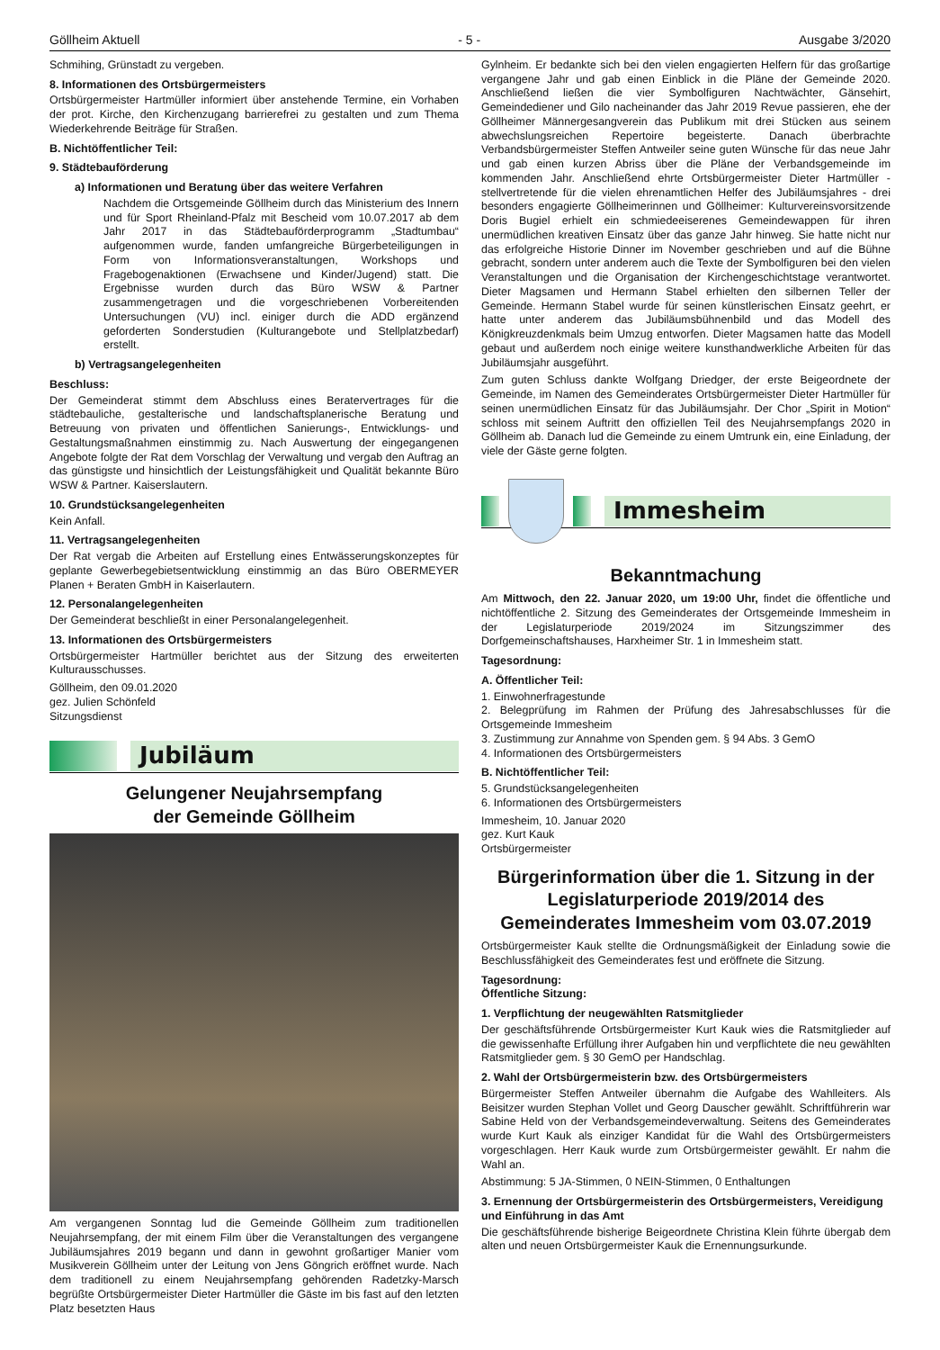Göllheim Aktuell - 5 - Ausgabe 3/2020
Schmihing, Grünstadt zu vergeben.
8. Informationen des Ortsbürgermeisters
Ortsbürgermeister Hartmüller informiert über anstehende Termine, ein Vorhaben der prot. Kirche, den Kirchenzugang barrierefrei zu gestalten und zum Thema Wiederkehrende Beiträge für Straßen.
B. Nichtöffentlicher Teil:
9. Städtebauförderung
a) Informationen und Beratung über das weitere Verfahren
Nachdem die Ortsgemeinde Göllheim durch das Ministerium des Innern und für Sport Rheinland-Pfalz mit Bescheid vom 10.07.2017 ab dem Jahr 2017 in das Städtebauförderprogramm „Stadtumbau“ aufgenommen wurde, fanden umfangreiche Bürgerbeteiligungen in Form von Informationsveranstaltungen, Workshops und Fragebogenaktionen (Erwachsene und Kinder/Jugend) statt. Die Ergebnisse wurden durch das Büro WSW & Partner zusammengetragen und die vorgeschriebenen Vorbereitenden Untersuchungen (VU) incl. einiger durch die ADD ergänzend geforderten Sonderstudien (Kulturangebote und Stellplatzbedarf) erstellt.
b) Vertragsangelegenheiten
Beschluss:
Der Gemeinderat stimmt dem Abschluss eines Beratervertrages für die städtebauliche, gestalterische und landschaftsplanerische Beratung und Betreuung von privaten und öffentlichen Sanierungs-, Entwicklungs- und Gestaltungsmaßnahmen einstimmig zu. Nach Auswertung der eingegangenen Angebote folgte der Rat dem Vorschlag der Verwaltung und vergab den Auftrag an das günstigste und hinsichtlich der Leistungsfähigkeit und Qualität bekannte Büro WSW & Partner. Kaiserslautern.
10. Grundstücksangelegenheiten
Kein Anfall.
11. Vertragsangelegenheiten
Der Rat vergab die Arbeiten auf Erstellung eines Entwässerungskonzeptes für geplante Gewerbegebietsentwicklung einstimmig an das Büro OBERMEYER Planen + Beraten GmbH in Kaiserlautern.
12. Personalangelegenheiten
Der Gemeinderat beschließt in einer Personalangelegenheit.
13. Informationen des Ortsbürgermeisters
Ortsbürgermeister Hartmüller berichtet aus der Sitzung des erweiterten Kulturausschusses.
Göllheim, den 09.01.2020
gez. Julien Schönfeld
Sitzungsdienst
Jubiläum
Gelungener Neujahrsempfang
der Gemeinde Göllheim
Am vergangenen Sonntag lud die Gemeinde Göllheim zum traditionellen Neujahrsempfang, der mit einem Film über die Veranstaltungen des vergangene Jubiläumsjahres 2019 begann und dann in gewohnt großartiger Manier vom Musikverein Göllheim unter der Leitung von Jens Göngrich eröffnet wurde. Nach dem traditionell zu einem Neujahrsempfang gehörenden Radetzky-Marsch begrüßte Ortsbürgermeister Dieter Hartmüller die Gäste im bis fast auf den letzten Platz besetzten Haus
Gylnheim. Er bedankte sich bei den vielen engagierten Helfern für das großartige vergangene Jahr und gab einen Einblick in die Pläne der Gemeinde 2020. Anschließend ließen die vier Symbolfiguren Nachtwächter, Gänsehirt, Gemeindediener und Gilo nacheinander das Jahr 2019 Revue passieren, ehe der Göllheimer Männergesangverein das Publikum mit drei Stücken aus seinem abwechslungsreichen Repertoire begeisterte. Danach überbrachte Verbandsbürgermeister Steffen Antweiler seine guten Wünsche für das neue Jahr und gab einen kurzen Abriss über die Pläne der Verbandsgemeinde im kommenden Jahr. Anschließend ehrte Ortsbürgermeister Dieter Hartmüller - stellvertretende für die vielen ehrenamtlichen Helfer des Jubiläumsjahres - drei besonders engagierte Göllheimerinnen und Göllheimer: Kulturvereinsvorsitzende Doris Bugiel erhielt ein schmiedeeiserenes Gemeindewappen für ihren unermüdlichen kreativen Einsatz über das ganze Jahr hinweg. Sie hatte nicht nur das erfolgreiche Historie Dinner im November geschrieben und auf die Bühne gebracht, sondern unter anderem auch die Texte der Symbolfiguren bei den vielen Veranstaltungen und die Organisation der Kirchengeschichtstage verantwortet. Dieter Magsamen und Hermann Stabel erhielten den silbernen Teller der Gemeinde. Hermann Stabel wurde für seinen künstlerischen Einsatz geehrt, er hatte unter anderem das Jubiläumsbühnenbild und das Modell des Königkreuzdenkmals beim Umzug entworfen. Dieter Magsamen hatte das Modell gebaut und außerdem noch einige weitere kunsthandwerkliche Arbeiten für das Jubiläumsjahr ausgeführt.
Zum guten Schluss dankte Wolfgang Driedger, der erste Beigeordnete der Gemeinde, im Namen des Gemeinderates Ortsbürgermeister Dieter Hartmüller für seinen unermüdlichen Einsatz für das Jubiläumsjahr. Der Chor „Spirit in Motion“ schloss mit seinem Auftritt den offiziellen Teil des Neujahrsempfangs 2020 in Göllheim ab. Danach lud die Gemeinde zu einem Umtrunk ein, eine Einladung, der viele der Gäste gerne folgten.
Immesheim
Bekanntmachung
Am Mittwoch, den 22. Januar 2020, um 19:00 Uhr, findet die öffentliche und nichtöffentliche 2. Sitzung des Gemeinderates der Ortsgemeinde Immesheim in der Legislaturperiode 2019/2024 im Sitzungszimmer des Dorfgemeinschaftshauses, Harxheimer Str. 1 in Immesheim statt.
Tagesordnung:
A. Öffentlicher Teil:
1. Einwohnerfragestunde
2. Belegprüfung im Rahmen der Prüfung des Jahresabschlusses für die Ortsgemeinde Immesheim
3. Zustimmung zur Annahme von Spenden gem. § 94 Abs. 3 GemO
4. Informationen des Ortsbürgermeisters
B. Nichtöffentlicher Teil:
5. Grundstücksangelegenheiten
6. Informationen des Ortsbürgermeisters
Immesheim, 10. Januar 2020
gez. Kurt Kauk
Ortsbürgermeister
Bürgerinformation über die 1. Sitzung in der Legislaturperiode 2019/2014 des Gemeinderates Immesheim vom 03.07.2019
Ortsbürgermeister Kauk stellte die Ordnungsmäßigkeit der Einladung sowie die Beschlussfähigkeit des Gemeinderates fest und eröffnete die Sitzung.
Tagesordnung:
Öffentliche Sitzung:
1. Verpflichtung der neugewählten Ratsmitglieder
Der geschäftsführende Ortsbürgermeister Kurt Kauk wies die Ratsmitglieder auf die gewissenhafte Erfüllung ihrer Aufgaben hin und verpflichtete die neu gewählten Ratsmitglieder gem. § 30 GemO per Handschlag.
2. Wahl der Ortsbürgermeisterin bzw. des Ortsbürgermeisters
Bürgermeister Steffen Antweiler übernahm die Aufgabe des Wahlleiters. Als Beisitzer wurden Stephan Vollet und Georg Dauscher gewählt. Schriftführerin war Sabine Held von der Verbandsgemeindeverwaltung. Seitens des Gemeinderates wurde Kurt Kauk als einziger Kandidat für die Wahl des Ortsbürgermeisters vorgeschlagen. Herr Kauk wurde zum Ortsbürgermeister gewählt. Er nahm die Wahl an.
Abstimmung: 5 JA-Stimmen, 0 NEIN-Stimmen, 0 Enthaltungen
3. Ernennung der Ortsbürgermeisterin des Ortsbürgermeisters, Vereidigung und Einführung in das Amt
Die geschäftsführende bisherige Beigeordnete Christina Klein führte übergab dem alten und neuen Ortsbürgermeister Kauk die Ernennungsurkunde.